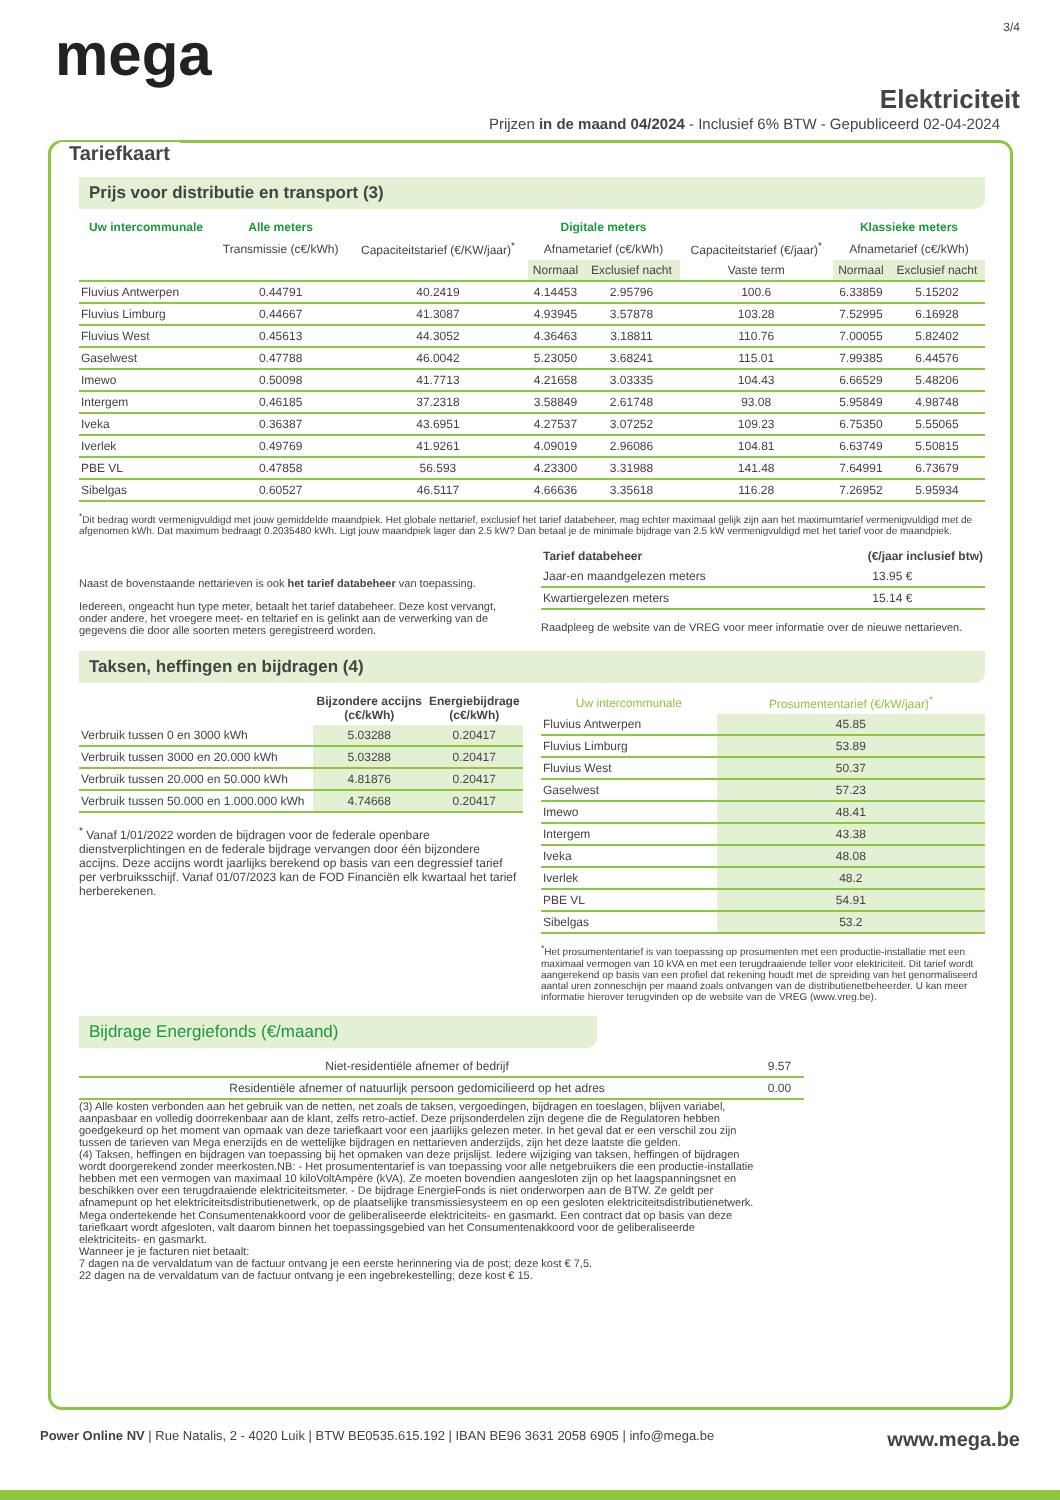mega
3/4
Elektriciteit
Prijzen in de maand 04/2024 - Inclusief 6% BTW - Gepubliceerd 02-04-2024
Tariefkaart
Prijs voor distributie en transport (3)
| Uw intercommunale | Alle meters | | Digitale meters | | | Klassieke meters | |
| --- | --- | --- | --- | --- | --- | --- | --- |
| | Transmissie (c€/kWh) | Capaciteitstarief (€/KW/jaar)<sup>*</sup> | Afnametarief (c€/kWh) | | Capaciteitstarief (€/jaar)<sup>*</sup> | Afnametarief (c€/kWh) | |
| | | | Normaal | Exclusief nacht | Vaste term | Normaal | Exclusief nacht |
| Fluvius Antwerpen | 0.44791 | 40.2419 | 4.14453 | 2.95796 | 100.6 | 6.33859 | 5.15202 |
| Fluvius Limburg | 0.44667 | 41.3087 | 4.93945 | 3.57878 | 103.28 | 7.52995 | 6.16928 |
| Fluvius West | 0.45613 | 44.3052 | 4.36463 | 3.18811 | 110.76 | 7.00055 | 5.82402 |
| Gaselwest | 0.47788 | 46.0042 | 5.23050 | 3.68241 | 115.01 | 7.99385 | 6.44576 |
| Imewo | 0.50098 | 41.7713 | 4.21658 | 3.03335 | 104.43 | 6.66529 | 5.48206 |
| Intergem | 0.46185 | 37.2318 | 3.58849 | 2.61748 | 93.08 | 5.95849 | 4.98748 |
| Iveka | 0.36387 | 43.6951 | 4.27537 | 3.07252 | 109.23 | 6.75350 | 5.55065 |
| Iverlek | 0.49769 | 41.9261 | 4.09019 | 2.96086 | 104.81 | 6.63749 | 5.50815 |
| PBE VL | 0.47858 | 56.593 | 4.23300 | 3.31988 | 141.48 | 7.64991 | 6.73679 |
| Sibelgas | 0.60527 | 46.5117 | 4.66636 | 3.35618 | 116.28 | 7.26952 | 5.95934 |
<sup>*</sup> Dit bedrag wordt vermenigvuldigd met jouw gemiddelde maandpiek. Het globale nettarief, exclusief het tarief databeheer, mag echter maximaal gelijk zijn aan het maximumtarief vermenigvuldigd met de afgenomen kWh. Dat maximum bedraagt 0.2035480 kWh. Ligt jouw maandpiek lager dan 2.5 kW? Dan betaal je de minimale bijdrage van 2.5 kW vermenigvuldigd met het tarief voor de maandpiek.
Naast de bovenstaande nettarieven is ook het tarief databeheer van toepassing.
Iedereen, ongeacht hun type meter, betaalt het tarief databeheer. Deze kost vervangt, onder andere, het vroegere meet- en teltarief en is gelinkt aan de verwerking van de gegevens die door alle soorten meters geregistreerd worden.
| Tarief databeheer | (€/jaar inclusief btw) |
| --- | --- |
| Jaar-en maandgelezen meters | 13.95 € |
| Kwartiergelezen meters | 15.14 € |
Raadpleeg de website van de VREG voor meer informatie over de nieuwe nettarieven.
Taksen, heffingen en bijdragen (4)
| | Bijzondere accijns (c€/kWh) | Energiebijdrage (c€/kWh) |
| --- | --- | --- |
| Verbruik tussen 0 en 3000 kWh | 5.03288 | 0.20417 |
| Verbruik tussen 3000 en 20.000 kWh | 5.03288 | 0.20417 |
| Verbruik tussen 20.000 en 50.000 kWh | 4.81876 | 0.20417 |
| Verbruik tussen 50.000 en 1.000.000 kWh | 4.74668 | 0.20417 |
<sup>*</sup> Vanaf 1/01/2022 worden de bijdragen voor de federale openbare dienstverplichtingen en de federale bijdrage vervangen door één bijzondere accijns. Deze accijns wordt jaarlijks berekend op basis van een degressief tarief per verbruiksschijf. Vanaf 01/07/2023 kan de FOD Financiën elk kwartaal het tarief herberekenen.
| Uw intercommunale | Prosumententarief (€/kW/jaar)<sup>*</sup> |
| --- | --- |
| Fluvius Antwerpen | 45.85 |
| Fluvius Limburg | 53.89 |
| Fluvius West | 50.37 |
| Gaselwest | 57.23 |
| Imewo | 48.41 |
| Intergem | 43.38 |
| Iveka | 48.08 |
| Iverlek | 48.2 |
| PBE VL | 54.91 |
| Sibelgas | 53.2 |
<sup>*</sup> Het prosumententarief is van toepassing op prosumenten met een productie-installatie met een maximaal vermogen van 10 kVA en met een terugdraaiende teller voor elektriciteit. Dit tarief wordt aangerekend op basis van een profiel dat rekening houdt met de spreiding van het genormaliseerd aantal uren zonneschijn per maand zoals ontvangen van de distributienetbeheerder. U kan meer informatie hierover terugvinden op de website van de VREG (www.vreg.be).
Bijdrage Energiefonds (€/maand)
| Niet-residentiële afnemer of bedrijf | 9.57 |
| Residentiële afnemer of natuurlijk persoon gedomicilieerd op het adres | 0.00 |
(3) Alle kosten verbonden aan het gebruik van de netten, net zoals de taksen, vergoedingen, bijdragen en toeslagen, blijven variabel, aanpasbaar en volledig doorrekenbaar aan de klant, zelfs retro-actief. Deze prijsonderdelen zijn degene die de Regulatoren hebben goedgekeurd op het moment van opmaak van deze tariefkaart voor een jaarlijks gelezen meter. In het geval dat er een verschil zou zijn tussen de tarieven van Mega enerzijds en de wettelijke bijdragen en nettarieven anderzijds, zijn het deze laatste die gelden.
(4) Taksen, heffingen en bijdragen van toepassing bij het opmaken van deze prijslijst. Iedere wijziging van taksen, heffingen of bijdragen wordt doorgerekend zonder meerkosten.NB: - Het prosumententarief is van toepassing voor alle netgebruikers die een productie-installatie hebben met een vermogen van maximaal 10 kiloVoltAmpère (kVA). Ze moeten bovendien aangesloten zijn op het laagspanningsnet en beschikken over een terugdraaiende elektriciteitsmeter. - De bijdrage EnergieFonds is niet onderworpen aan de BTW. Ze geldt per afnamepunt op het elektriciteitsdistributienetwerk, op de plaatselijke transmissiesysteem en op een gesloten elektriciteitsdistributienetwerk.
Mega ondertekende het Consumentenakkoord voor de geliberaliseerde elektriciteits- en gasmarkt. Een contract dat op basis van deze tariefkaart wordt afgesloten, valt daarom binnen het toepassingsgebied van het Consumentenakkoord voor de geliberaliseerde elektriciteits- en gasmarkt.
Wanneer je je facturen niet betaalt:
7 dagen na de vervaldatum van de factuur ontvang je een eerste herinnering via de post; deze kost € 7,5.
22 dagen na de vervaldatum van de factuur ontvang je een ingebrekestelling; deze kost € 15.
Power Online NV | Rue Natalis, 2 - 4020 Luik | BTW BE0535.615.192 | IBAN BE96 3631 2058 6905 | info@mega.be
www.mega.be